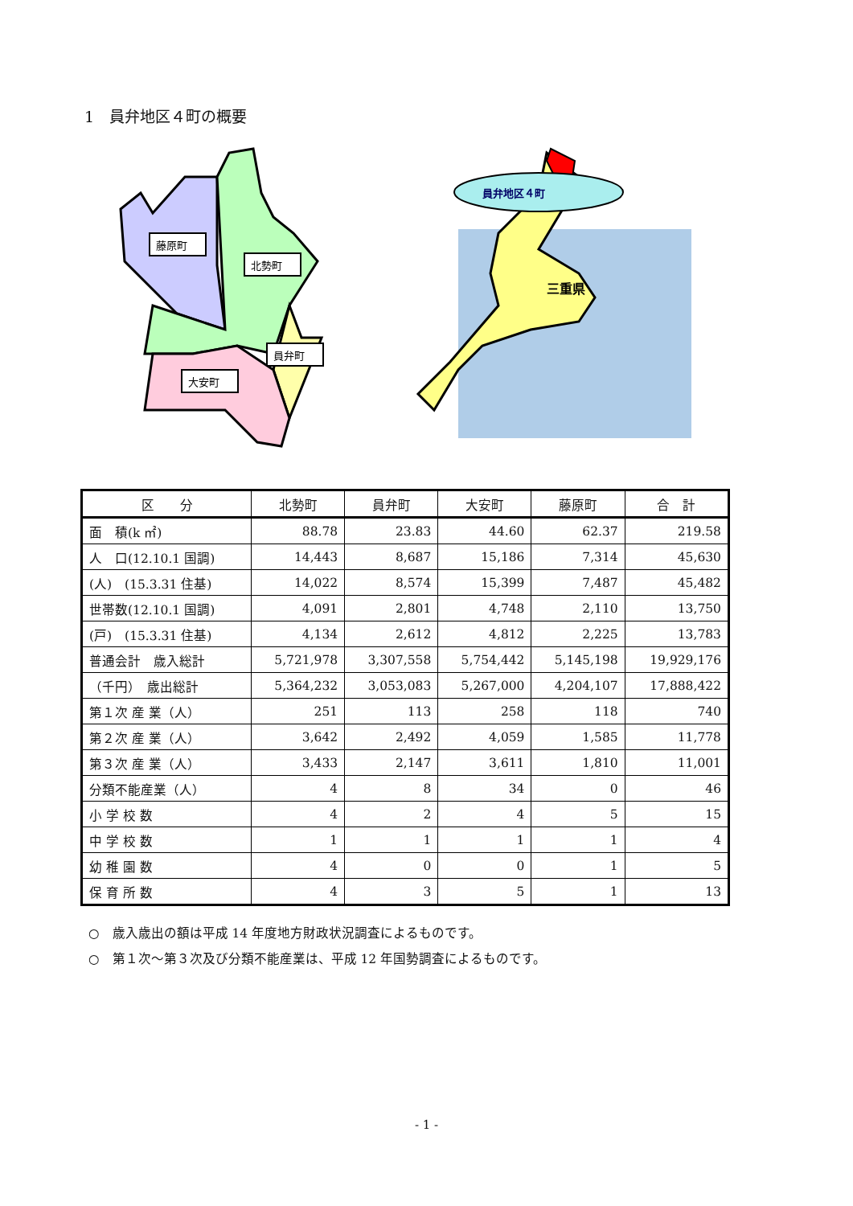1　員弁地区４町の概要
藤原町
北勢町
員弁町
大安町
員弁地区４町
三重県
| 区 分 | 北勢町 | 員弁町 | 大安町 | 藤原町 | 合 計 |
| --- | --- | --- | --- | --- | --- |
| 面 積(k ㎡) | 88.78 | 23.83 | 44.60 | 62.37 | 219.58 |
| 人 口(12.10.1 国調) | 14,443 | 8,687 | 15,186 | 7,314 | 45,630 |
| (人) (15.3.31 住基) | 14,022 | 8,574 | 15,399 | 7,487 | 45,482 |
| 世帯数(12.10.1 国調) | 4,091 | 2,801 | 4,748 | 2,110 | 13,750 |
| (戸) (15.3.31 住基) | 4,134 | 2,612 | 4,812 | 2,225 | 13,783 |
| 普通会計 歳入総計 | 5,721,978 | 3,307,558 | 5,754,442 | 5,145,198 | 19,929,176 |
| （千円） 歳出総計 | 5,364,232 | 3,053,083 | 5,267,000 | 4,204,107 | 17,888,422 |
| 第１次 産 業（人） | 251 | 113 | 258 | 118 | 740 |
| 第２次 産 業（人） | 3,642 | 2,492 | 4,059 | 1,585 | 11,778 |
| 第３次 産 業（人） | 3,433 | 2,147 | 3,611 | 1,810 | 11,001 |
| 分類不能産業（人） | 4 | 8 | 34 | 0 | 46 |
| 小 学 校 数 | 4 | 2 | 4 | 5 | 15 |
| 中 学 校 数 | 1 | 1 | 1 | 1 | 4 |
| 幼 稚 園 数 | 4 | 0 | 0 | 1 | 5 |
| 保 育 所 数 | 4 | 3 | 5 | 1 | 13 |
○　歳入歳出の額は平成 14 年度地方財政状況調査によるものです。
○　第１次～第３次及び分類不能産業は、平成 12 年国勢調査によるものです。
- 1 -